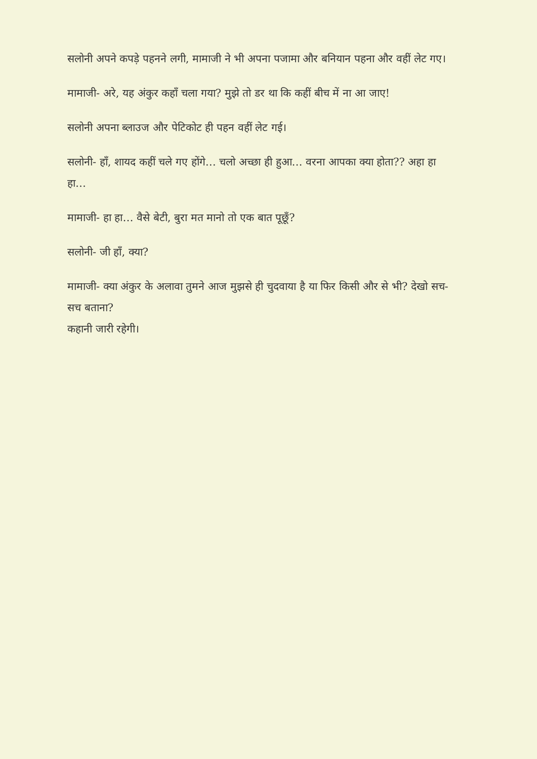सलोनी अपने कपड़े पहनने लगी, मामाजी ने भी अपना पजामा और बनियान पहना और वहीं लेट गए।
मामाजी- अरे, यह अंकुर कहाँ चला गया? मुझे तो डर था कि कहीं बीच में ना आ जाए!
सलोनी अपना ब्लाउज और पेटिकोट ही पहन वहीं लेट गई।
सलोनी- हाँ, शायद कहीं चले गए होंगे… चलो अच्छा ही हुआ… वरना आपका क्या होता?? अहा हा हा…
मामाजी- हा हा… वैसे बेटी, बुरा मत मानो तो एक बात पूछूँ?
सलोनी- जी हाँ, क्या?
मामाजी- क्या अंकुर के अलावा तुमने आज मुझसे ही चुदवाया है या फिर किसी और से भी? देखो सच-सच बताना?
कहानी जारी रहेगी।